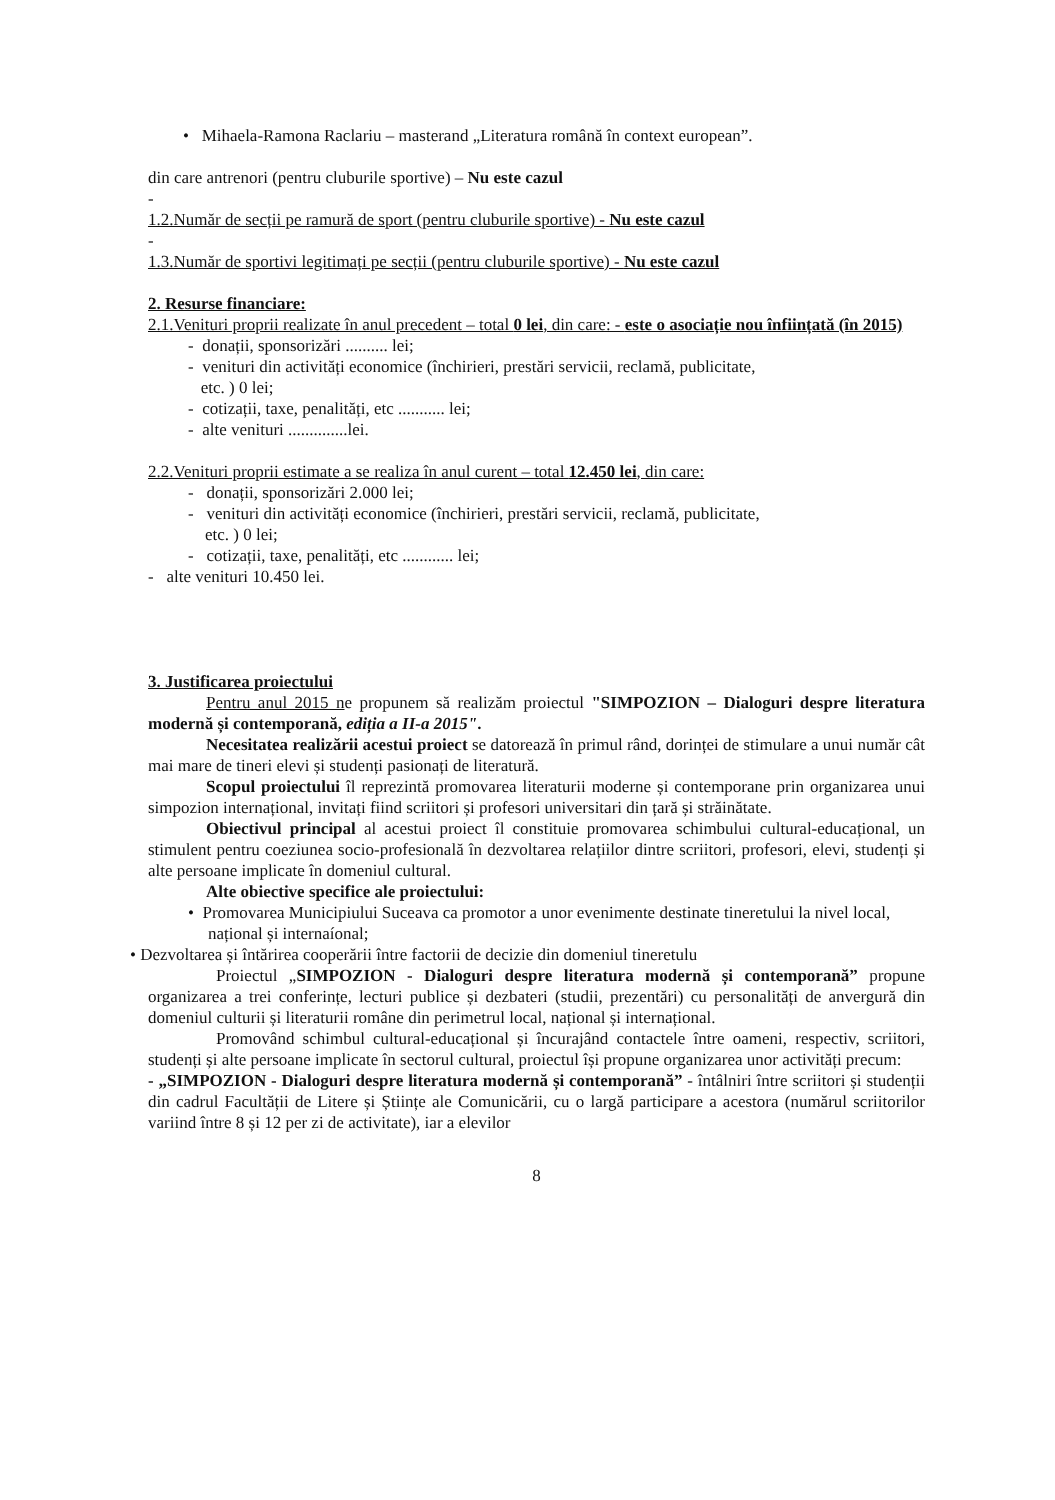• Mihaela-Ramona Raclariu – masterand „Literatura română în context european”.
din care antrenori (pentru cluburile sportive) – Nu este cazul
-
1.2.Număr de secții pe ramură de sport (pentru cluburile sportive) - Nu este cazul
-
1.3.Număr de sportivi legitimați pe secții (pentru cluburile sportive) - Nu este cazul
2. Resurse financiare:
2.1.Venituri proprii realizate în anul precedent – total 0 lei, din care: - este o asociație nou înființată (în 2015)
- donații, sponsorizări .......... lei;
- venituri din activități economice (închirieri, prestări servicii, reclamă, publicitate,
etc. ) 0 lei;
- cotizații, taxe, penalități, etc ........... lei;
- alte venituri ..............lei.
2.2.Venituri proprii estimate a se realiza în anul curent – total 12.450 lei, din care:
- donații, sponsorizări 2.000 lei;
- venituri din activități economice (închirieri, prestări servicii, reclamă, publicitate,
etc. ) 0 lei;
- cotizații, taxe, penalități, etc ............ lei;
- alte venituri 10.450 lei.
3. Justificarea proiectului
Pentru anul 2015 ne propunem să realizăm proiectul "SIMPOZION – Dialoguri despre literatura modernă și contemporană, ediția a II-a 2015".
Necesitatea realizării acestui proiect se datorează în primul rând, dorinței de stimulare a unui număr cât mai mare de tineri elevi și studenți pasionați de literatură.
Scopul proiectului îl reprezintă promovarea literaturii moderne și contemporane prin organizarea unui simpozion internațional, invitați fiind scriitori și profesori universitari din țară și străinătate.
Obiectivul principal al acestui proiect îl constituie promovarea schimbului cultural-educațional, un stimulent pentru coeziunea socio-profesională în dezvoltarea relațiilor dintre scriitori, profesori, elevi, studenți și alte persoane implicate în domeniul cultural.
Alte obiective specifice ale proiectului:
• Promovarea Municipiului Suceava ca promotor a unor evenimente destinate tineretului la nivel local, național și internaíonal;
• Dezvoltarea și întărirea cooperării între factorii de decizie din domeniul tineretulu
Proiectul „SIMPOZION - Dialoguri despre literatura modernă și contemporană” propune organizarea a trei conferințe, lecturi publice și dezbateri (studii, prezentări) cu personalități de anvergură din domeniul culturii și literaturii române din perimetrul local, național și internațional.
Promovând schimbul cultural-educațional și încurajând contactele între oameni, respectiv, scriitori, studenți și alte persoane implicate în sectorul cultural, proiectul își propune organizarea unor activități precum:
- „SIMPOZION - Dialoguri despre literatura modernă și contemporană” - întâlniri între scriitori și studenții din cadrul Facultății de Litere și Științe ale Comunicării, cu o largă participare a acestora (numărul scriitorilor variind între 8 și 12 per zi de activitate), iar a elevilor
8